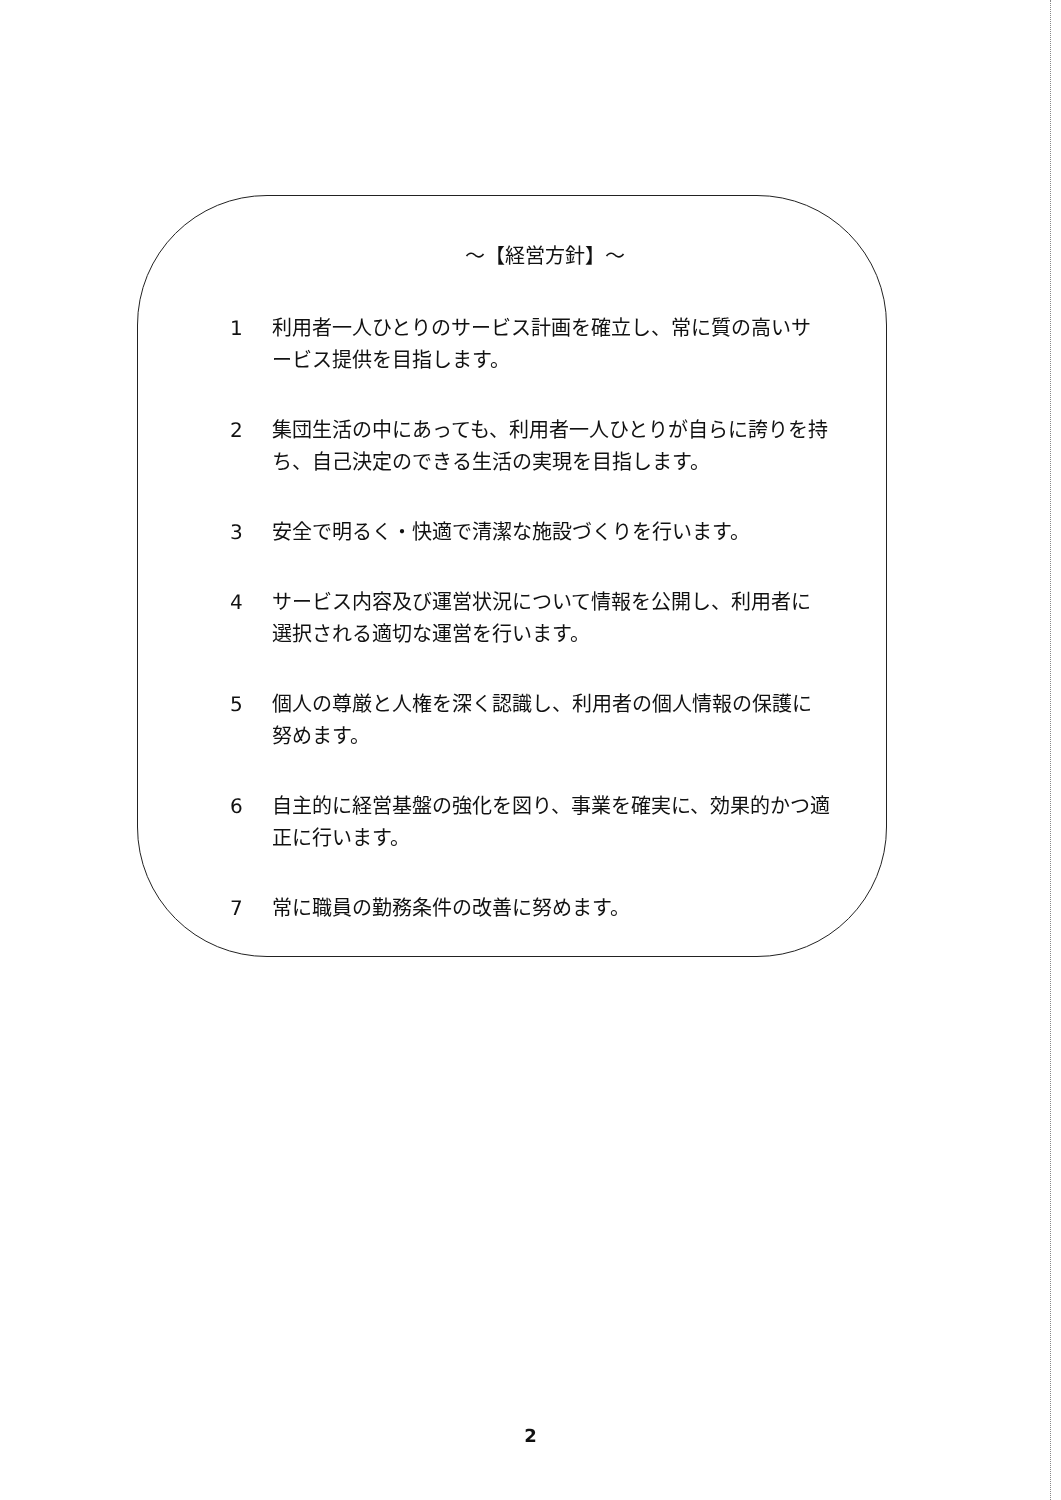～【経営方針】～
1 利用者一人ひとりのサービス計画を確立し、常に質の高いサービス提供を目指します。
2 集団生活の中にあっても、利用者一人ひとりが自らに誇りを持ち、自己決定のできる生活の実現を目指します。
3 安全で明るく・快適で清潔な施設づくりを行います。
4 サービス内容及び運営状況について情報を公開し、利用者に選択される適切な運営を行います。
5 個人の尊厳と人権を深く認識し、利用者の個人情報の保護に努めます。
6 自主的に経営基盤の強化を図り、事業を確実に、効果的かつ適正に行います。
7 常に職員の勤務条件の改善に努めます。
2